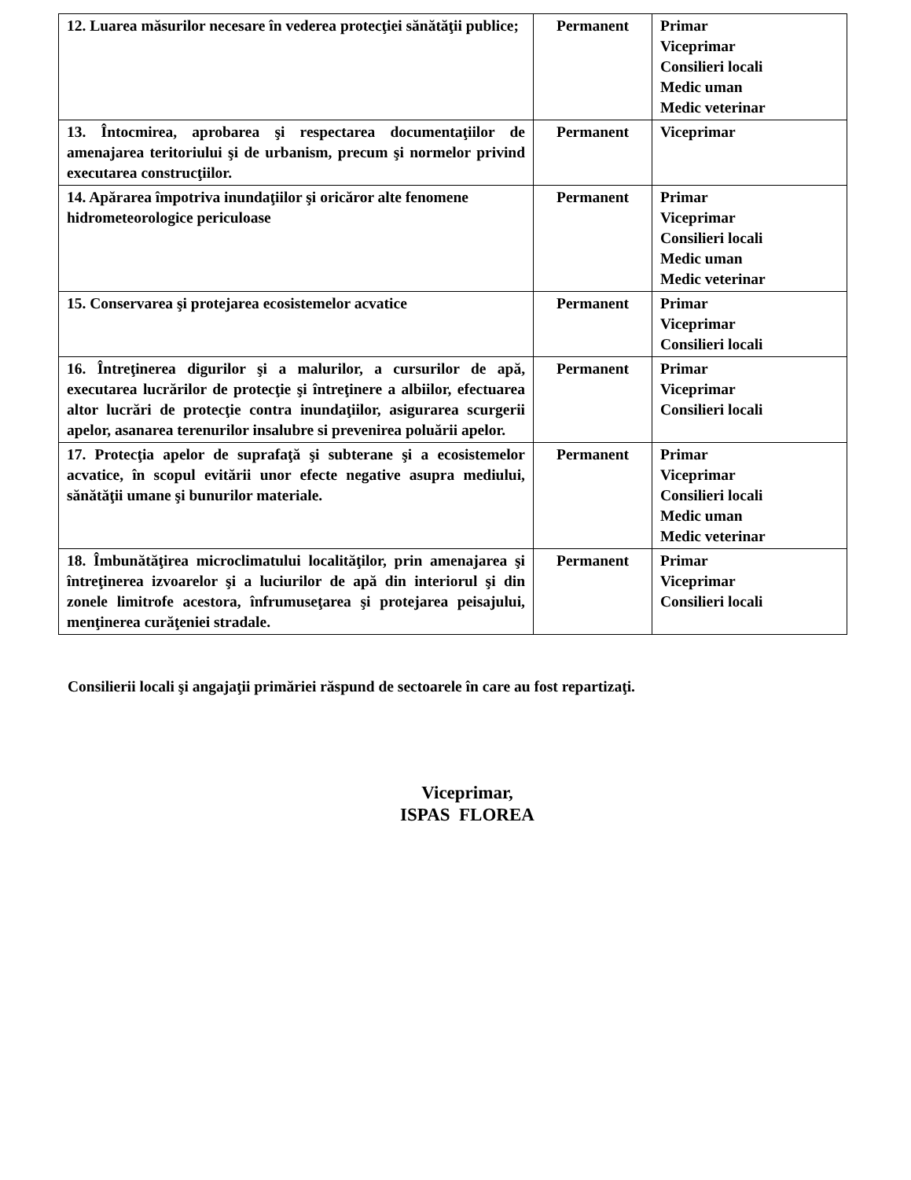| 12. Luarea măsurilor necesare în vederea protecţiei sănătăţii publice; | Permanent | Primar Viceprimar Consilieri locali Medic uman Medic veterinar |
| 13. Întocmirea, aprobarea şi respectarea documentaţiilor de amenajarea teritoriului şi de urbanism, precum şi normelor privind executarea construcţiilor. | Permanent | Viceprimar |
| 14. Apărarea împotriva inundaţiilor şi oricăror alte fenomene hidrometeorologice periculoase | Permanent | Primar Viceprimar Consilieri locali Medic uman Medic veterinar |
| 15. Conservarea şi protejarea ecosistemelor acvatice | Permanent | Primar Viceprimar Consilieri locali |
| 16. Întreţinerea digurilor şi a malurilor, a cursurilor de apă, executarea lucrărilor de protecţie şi întreţinere a albiilor, efectuarea altor lucrări de protecţie contra inundaţiilor, asigurarea scurgerii apelor, asanarea terenurilor insalubre si prevenirea poluării apelor. | Permanent | Primar Viceprimar Consilieri locali |
| 17. Protecţia apelor de suprafaţă şi subterane şi a ecosistemelor acvatice, în scopul evitării unor efecte negative asupra mediului, sănătăţii umane şi bunurilor materiale. | Permanent | Primar Viceprimar Consilieri locali Medic uman Medic veterinar |
| 18. Îmbunătăţirea microclimatului localităţilor, prin amenajarea şi întreţinerea izvoarelor şi a luciurilor de apă din interiorul şi din zonele limitrofe acestora, înfrumuseţarea şi protejarea peisajului, menţinerea curăţeniei stradale. | Permanent | Primar Viceprimar Consilieri locali |
Consilierii locali şi angajaţii primăriei răspund de sectoarele în care au fost repartizaţi.
Viceprimar,
ISPAS FLOREA